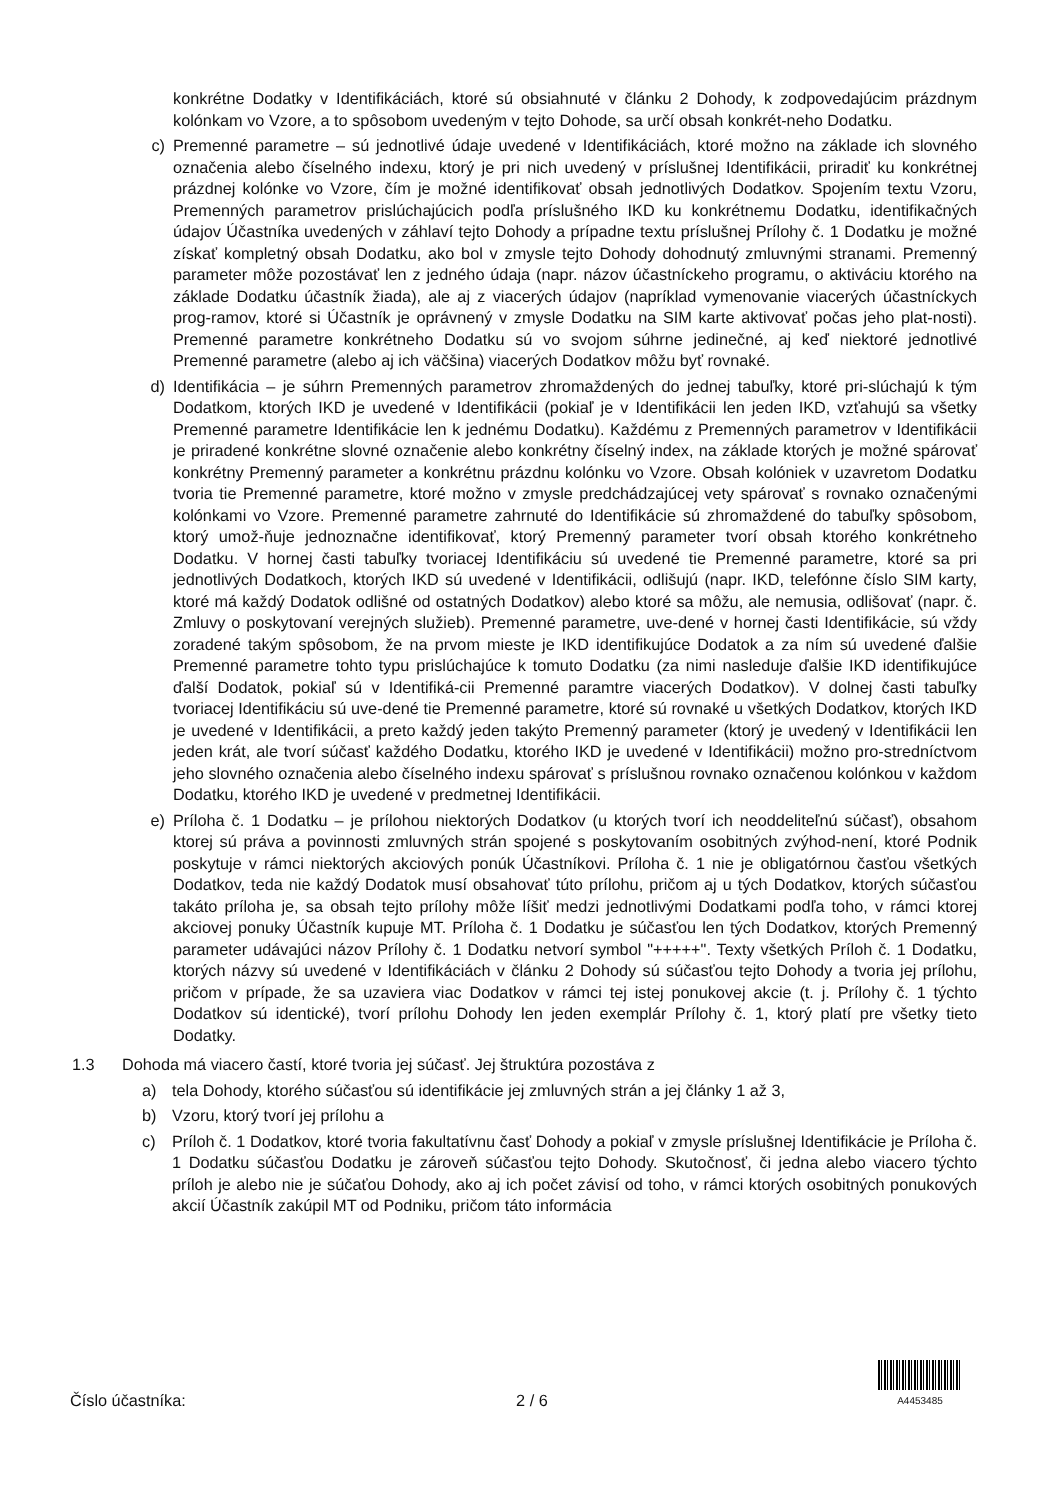konkrétne Dodatky v Identifikáciách, ktoré sú obsiahnuté v článku 2 Dohody, k zodpovedajúcim prázdnym kolónkam vo Vzore, a to spôsobom uvedeným v tejto Dohode, sa určí obsah konkrét-neho Dodatku.
c) Premenné parametre – sú jednotlivé údaje uvedené v Identifikáciách, ktoré možno na základe ich slovného označenia alebo číselného indexu, ktorý je pri nich uvedený v príslušnej Identifikácii, priradiť ku konkrétnej prázdnej kolónke vo Vzore, čím je možné identifikovať obsah jednotlivých Dodatkov. Spojením textu Vzoru, Premenných parametrov prislúchajúcich podľa príslušného IKD ku konkrétnemu Dodatku, identifikačných údajov Účastníka uvedených v záhlaví tejto Dohody a prípadne textu príslušnej Prílohy č. 1 Dodatku je možné získať kompletný obsah Dodatku, ako bol v zmysle tejto Dohody dohodnutý zmluvnými stranami. Premenný parameter môže pozostávať len z jedného údaja (napr. názov účastníckeho programu, o aktiváciu ktorého na základe Dodatku účastník žiada), ale aj z viacerých údajov (napríklad vymenovanie viacerých účastníckych prog-ramov, ktoré si Účastník je oprávnený v zmysle Dodatku na SIM karte aktivovať počas jeho plat-nosti). Premenné parametre konkrétneho Dodatku sú vo svojom súhrne jedinečné, aj keď niektoré jednotlivé Premenné parametre (alebo aj ich väčšina) viacerých Dodatkov môžu byť rovnaké.
d) Identifikácia – je súhrn Premenných parametrov zhromaždených do jednej tabuľky, ktoré pri-slúchajú k tým Dodatkom, ktorých IKD je uvedené v Identifikácii (pokiaľ je v Identifikácii len jeden IKD, vzťahujú sa všetky Premenné parametre Identifikácie len k jednému Dodatku). Každému z Premenných parametrov v Identifikácii je priradené konkrétne slovné označenie alebo konkrétny číselný index, na základe ktorých je možné spárovať konkrétny Premenný parameter a konkrétnu prázdnu kolónku vo Vzore. Obsah kolóniek v uzavretom Dodatku tvoria tie Premenné parametre, ktoré možno v zmysle predchádzajúcej vety spárovať s rovnako označenými kolónkami vo Vzore. Premenné parametre zahrnuté do Identifikácie sú zhromaždené do tabuľky spôsobom, ktorý umož-ňuje jednoznačne identifikovať, ktorý Premenný parameter tvorí obsah ktorého konkrétneho Dodatku. V hornej časti tabuľky tvoriacej Identifikáciu sú uvedené tie Premenné parametre, ktoré sa pri jednotlivých Dodatkoch, ktorých IKD sú uvedené v Identifikácii, odlišujú (napr. IKD, telefónne číslo SIM karty, ktoré má každý Dodatok odlišné od ostatných Dodatkov) alebo ktoré sa môžu, ale nemusia, odlišovať (napr. č. Zmluvy o poskytovaní verejných služieb). Premenné parametre, uve-dené v hornej časti Identifikácie, sú vždy zoradené takým spôsobom, že na prvom mieste je IKD identifikujúce Dodatok a za ním sú uvedené ďalšie Premenné parametre tohto typu prislúchajúce k tomuto Dodatku (za nimi nasleduje ďalšie IKD identifikujúce ďalší Dodatok, pokiaľ sú v Identifiká-cii Premenné paramtre viacerých Dodatkov). V dolnej časti tabuľky tvoriacej Identifikáciu sú uve-dené tie Premenné parametre, ktoré sú rovnaké u všetkých Dodatkov, ktorých IKD je uvedené v Identifikácii, a preto každý jeden takýto Premenný parameter (ktorý je uvedený v Identifikácii len jeden krát, ale tvorí súčasť každého Dodatku, ktorého IKD je uvedené v Identifikácii) možno pro-stredníctvom jeho slovného označenia alebo číselného indexu spárovať s príslušnou rovnako označenou kolónkou v každom Dodatku, ktorého IKD je uvedené v predmetnej Identifikácii.
e) Príloha č. 1 Dodatku – je prílohou niektorých Dodatkov (u ktorých tvorí ich neoddeliteľnú súčasť), obsahom ktorej sú práva a povinnosti zmluvných strán spojené s poskytovaním osobitných zvýhod-není, ktoré Podnik poskytuje v rámci niektorých akciových ponúk Účastníkovi. Príloha č. 1 nie je obligatórnou časťou všetkých Dodatkov, teda nie každý Dodatok musí obsahovať túto prílohu, pričom aj u tých Dodatkov, ktorých súčasťou takáto príloha je, sa obsah tejto prílohy môže líšiť medzi jednotlivými Dodatkami podľa toho, v rámci ktorej akciovej ponuky Účastník kupuje MT. Príloha č. 1 Dodatku je súčasťou len tých Dodatkov, ktorých Premenný parameter udávajúci názov Prílohy č. 1 Dodatku netvorí symbol "+++++". Texty všetkých Príloh č. 1 Dodatku, ktorých názvy sú uvedené v Identifikáciách v článku 2 Dohody sú súčasťou tejto Dohody a tvoria jej prílohu, pričom v prípade, že sa uzaviera viac Dodatkov v rámci tej istej ponukovej akcie (t. j. Prílohy č. 1 týchto Dodatkov sú identické), tvorí prílohu Dohody len jeden exemplár Prílohy č. 1, ktorý platí pre všetky tieto Dodatky.
1.3 Dohoda má viacero častí, ktoré tvoria jej súčasť. Jej štruktúra pozostáva z
a) tela Dohody, ktorého súčasťou sú identifikácie jej zmluvných strán a jej články 1 až 3,
b) Vzoru, ktorý tvorí jej prílohu a
c) Príloh č. 1 Dodatkov, ktoré tvoria fakultatívnu časť Dohody a pokiaľ v zmysle príslušnej Identifikácie je Príloha č. 1 Dodatku súčasťou Dodatku je zároveň súčasťou tejto Dohody. Skutočnosť, či jedna alebo viacero týchto príloh je alebo nie je súčaťou Dohody, ako aj ich počet závisí od toho, v rámci ktorých osobitných ponukových akcií Účastník zakúpil MT od Podniku, pričom táto informácia
Číslo účastníka:
2 / 6
A4453485